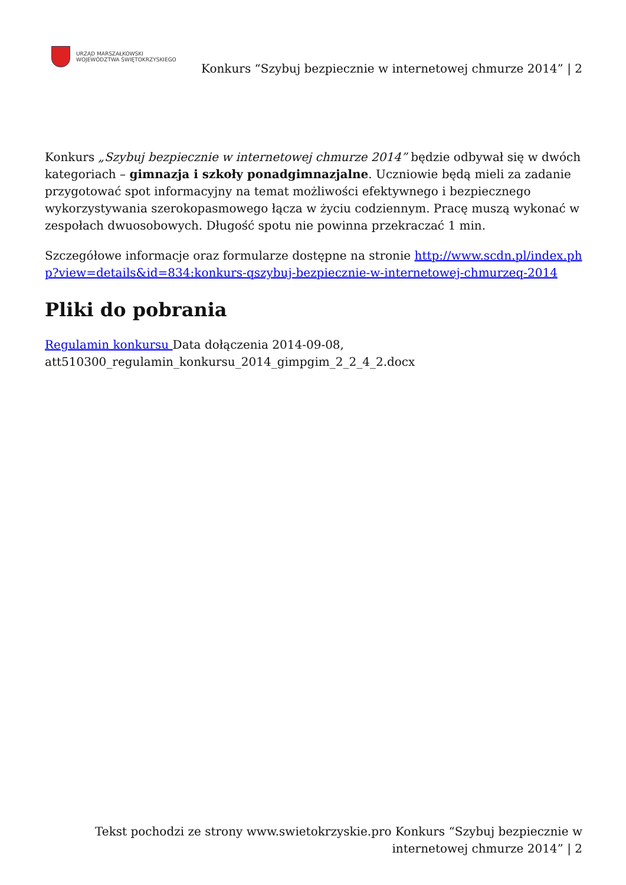URZĄD MARSZAŁKOWSKI
WOJEWÓDZTWA ŚWIĘTOKRZYSKIEGO
Konkurs “Szybuj bezpiecznie w internetowej chmurze 2014” | 2
Konkurs „Szybuj bezpiecznie w internetowej chmurze 2014” będzie odbywał się w dwóch kategoriach – gimnazja i szkoły ponadgimnazjalne. Uczniowie będą mieli za zadanie przygotować spot informacyjny na temat możliwości efektywnego i bezpiecznego wykorzystywania szerokopasmowego łącza w życiu codziennym. Pracę muszą wykonać w zespołach dwuosobowych. Długość spotu nie powinna przekraczać 1 min.
Szczegółowe informacje oraz formularze dostępne na stronie http://www.scdn.pl/index.php?view=details&id=834:konkurs-qszybuj-bezpiecznie-w-internetowej-chmurzeq-2014
Pliki do pobrania
Regulamin konkursu Data dołączenia 2014-09-08, att510300_regulamin_konkursu_2014_gimpgim_2_2_4_2.docx
Tekst pochodzi ze strony www.swietokrzyskie.pro Konkurs “Szybuj bezpiecznie w internetowej chmurze 2014” | 2